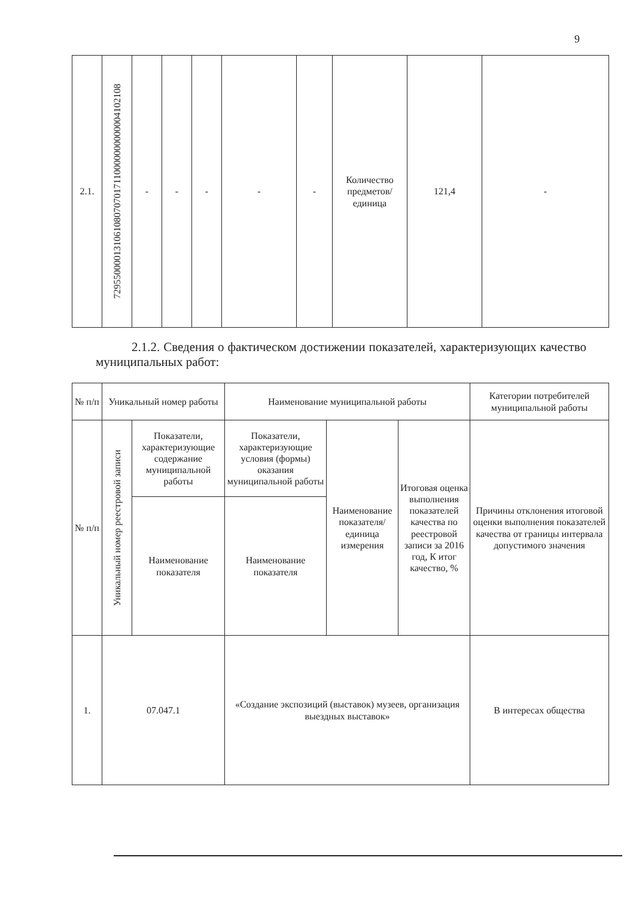9
| 2.1. | 729550000131061080707017110000000000004102108 | - | - | - | - | - | Количество предметов/ единица | 121,4 | - |
2.1.2. Сведения о фактическом достижении показателей, характеризующих качество муниципальных работ:
| № п/п | Уникальный номер работы | | Наименование муниципальной работы | | | Категории потребителей муниципальной работы |
| № п/п | Уникальный номер реестровой записи | Показатели, характеризующие содержание муниципальной работы | Показатели, характеризующие условия (формы) оказания муниципальной работы | Наименование показателя/ единица измерения | Итоговая оценка выполнения показателей качества по реестровой записи за 2016 год, К итог качество, % | Причины отклонения итоговой оценки выполнения показателей качества от границы интервала допустимого значения |
| | | Наименование показателя | Наименование показателя | | | |
| 1. | 07.047.1 | | «Создание экспозиций (выставок) музеев, организация выездных выставок» | | | В интересах общества |